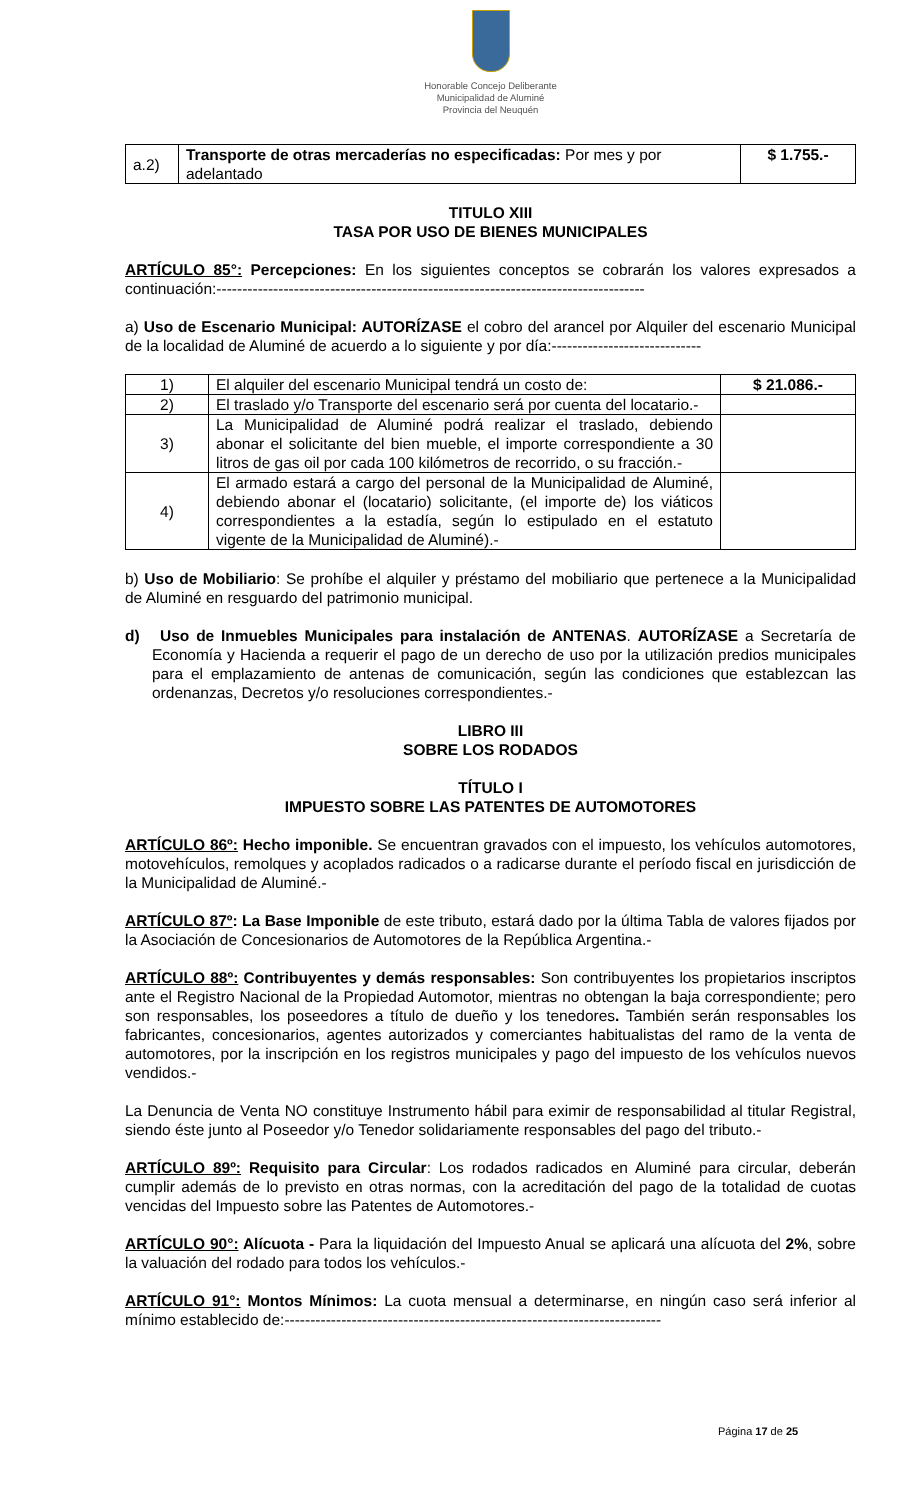Honorable Concejo Deliberante
Municipalidad de Aluminé
Provincia del Neuquén
| a.2) | Transporte de otras mercaderías no especificadas: Por mes y por adelantado | $ 1.755.- |
TITULO XIII
TASA POR USO DE BIENES MUNICIPALES
ARTÍCULO 85°: Percepciones: En los siguientes conceptos se cobrarán los valores expresados a continuación:-----------------------------------------------------------------------------------
a) Uso de Escenario Municipal: AUTORÍZASE el cobro del arancel por Alquiler del escenario Municipal de la localidad de Aluminé de acuerdo a lo siguiente y por día:-----------------------------
| 1) | El alquiler del escenario Municipal tendrá un costo de: | $ 21.086.- |
| 2) | El traslado y/o Transporte del escenario será por cuenta del locatario.- | |
| 3) | La Municipalidad de Aluminé podrá realizar el traslado, debiendo abonar el solicitante del bien mueble, el importe correspondiente a 30 litros de gas oil por cada 100 kilómetros de recorrido, o su fracción.- | |
| 4) | El armado estará a cargo del personal de la Municipalidad de Aluminé, debiendo abonar el (locatario) solicitante, (el importe de) los viáticos correspondientes a la estadía, según lo estipulado en el estatuto vigente de la Municipalidad de Aluminé).- | |
b) Uso de Mobiliario: Se prohíbe el alquiler y préstamo del mobiliario que pertenece a la Municipalidad de Aluminé en resguardo del patrimonio municipal.
d) Uso de Inmuebles Municipales para instalación de ANTENAS. AUTORÍZASE a Secretaría de Economía y Hacienda a requerir el pago de un derecho de uso por la utilización predios municipales para el emplazamiento de antenas de comunicación, según las condiciones que establezcan las ordenanzas, Decretos y/o resoluciones correspondientes.-
LIBRO III
SOBRE LOS RODADOS
TÍTULO I
IMPUESTO SOBRE LAS PATENTES DE AUTOMOTORES
ARTÍCULO 86º: Hecho imponible. Se encuentran gravados con el impuesto, los vehículos automotores, motovehículos, remolques y acoplados radicados o a radicarse durante el período fiscal en jurisdicción de la Municipalidad de Aluminé.-
ARTÍCULO 87º: La Base Imponible de este tributo, estará dado por la última Tabla de valores fijados por la Asociación de Concesionarios de Automotores de la República Argentina.-
ARTÍCULO 88º: Contribuyentes y demás responsables: Son contribuyentes los propietarios inscriptos ante el Registro Nacional de la Propiedad Automotor, mientras no obtengan la baja correspondiente; pero son responsables, los poseedores a título de dueño y los tenedores. También serán responsables los fabricantes, concesionarios, agentes autorizados y comerciantes habitualistas del ramo de la venta de automotores, por la inscripción en los registros municipales y pago del impuesto de los vehículos nuevos vendidos.-
La Denuncia de Venta NO constituye Instrumento hábil para eximir de responsabilidad al titular Registral, siendo éste junto al Poseedor y/o Tenedor solidariamente responsables del pago del tributo.-
ARTÍCULO 89º: Requisito para Circular: Los rodados radicados en Aluminé para circular, deberán cumplir además de lo previsto en otras normas, con la acreditación del pago de la totalidad de cuotas vencidas del Impuesto sobre las Patentes de Automotores.-
ARTÍCULO 90°: Alícuota - Para la liquidación del Impuesto Anual se aplicará una alícuota del 2%, sobre la valuación del rodado para todos los vehículos.-
ARTÍCULO 91°: Montos Mínimos: La cuota mensual a determinarse, en ningún caso será inferior al mínimo establecido de:-------------------------------------------------------------------------
Página 17 de 25